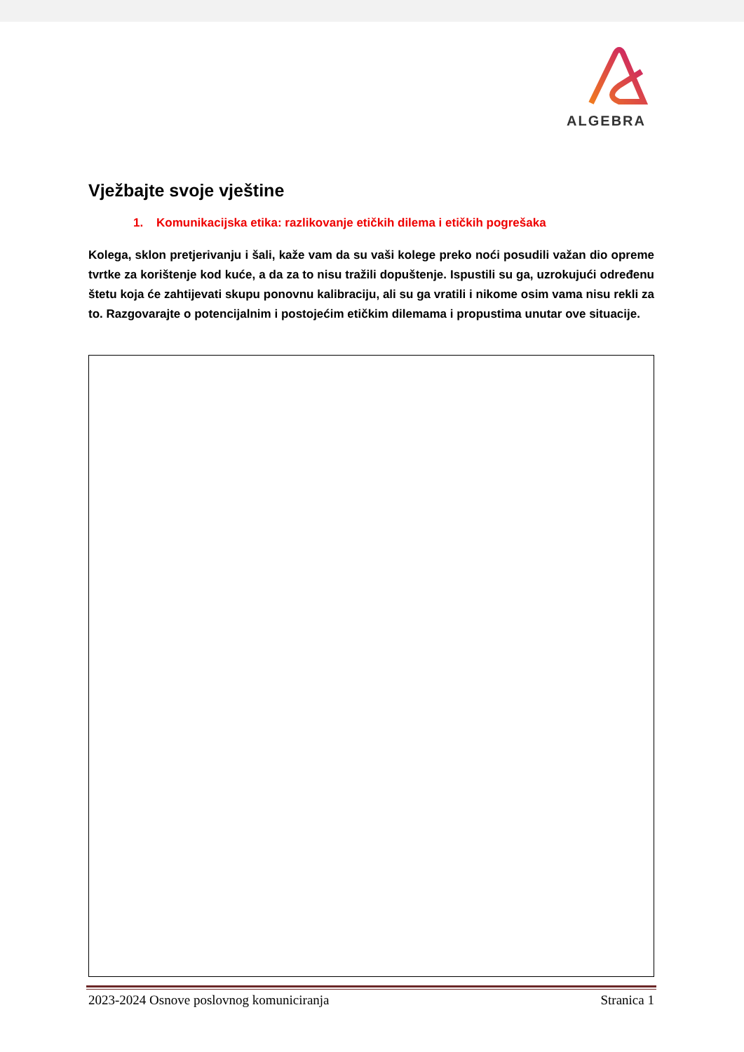ALGEBRA
Vježbajte svoje vještine
1. Komunikacijska etika: razlikovanje etičkih dilema i etičkih pogrešaka
Kolega, sklon pretjerivanju i šali, kaže vam da su vaši kolege preko noći posudili važan dio opreme tvrtke za korištenje kod kuće, a da za to nisu tražili dopuštenje. Ispustili su ga, uzrokujući određenu štetu koja će zahtijevati skupu ponovnu kalibraciju, ali su ga vratili i nikome osim vama nisu rekli za to. Razgovarajte o potencijalnim i postojećim etičkim dilemama i propustima unutar ove situacije.
2023-2024 Osnove poslovnog komuniciranja Stranica 1